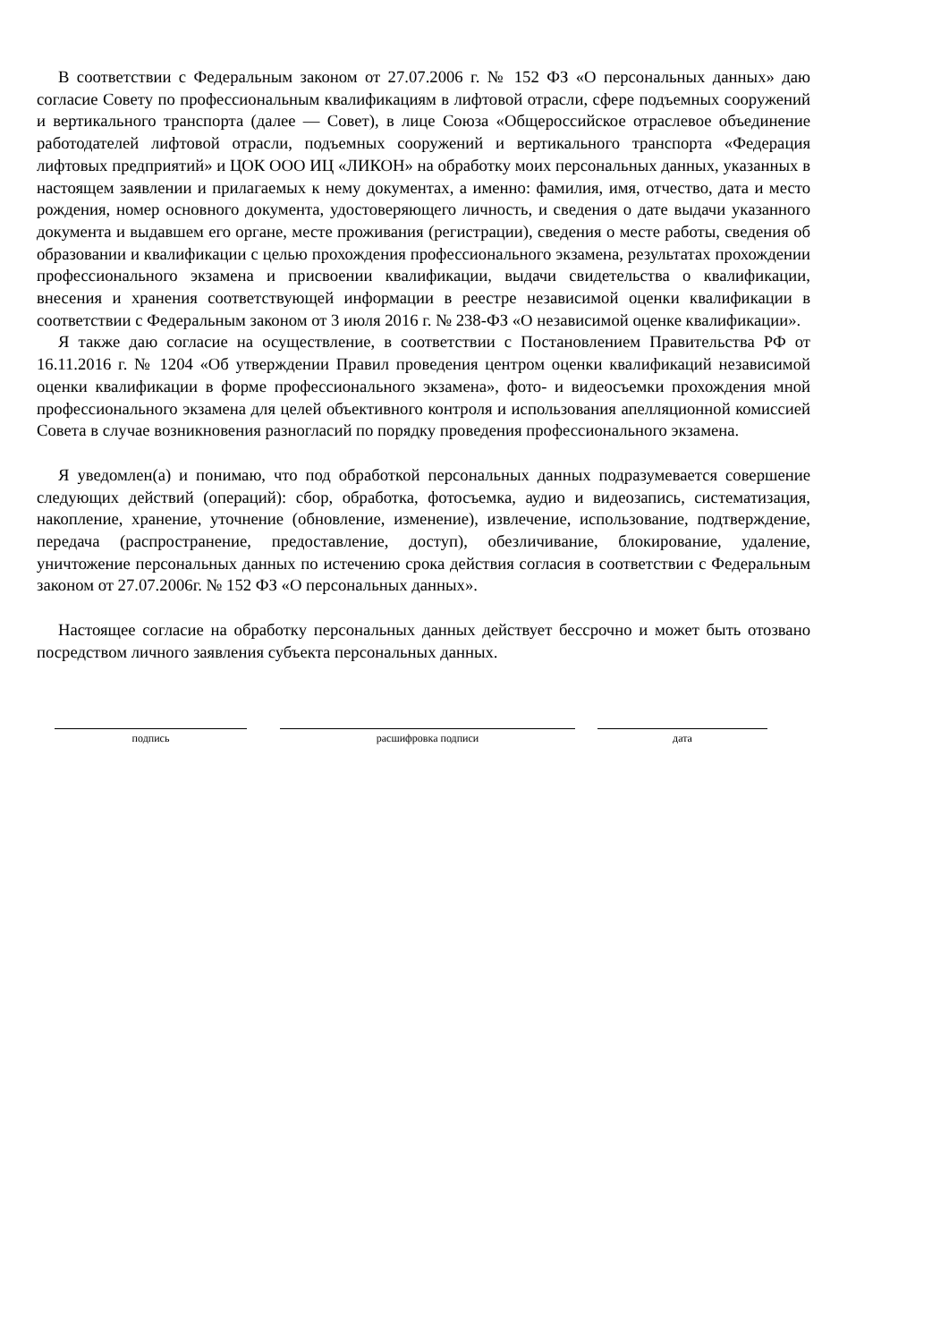В соответствии с Федеральным законом от 27.07.2006 г. № 152 ФЗ «О персональных данных» даю согласие Совету по профессиональным квалификациям в лифтовой отрасли, сфере подъемных сооружений и вертикального транспорта (далее — Совет), в лице Союза «Общероссийское отраслевое объединение работодателей лифтовой отрасли, подъемных сооружений и вертикального транспорта «Федерация лифтовых предприятий» и ЦОК ООО ИЦ «ЛИКОН» на обработку моих персональных данных, указанных в настоящем заявлении и прилагаемых к нему документах, а именно: фамилия, имя, отчество, дата и место рождения, номер основного документа, удостоверяющего личность, и сведения о дате выдачи указанного документа и выдавшем его органе, месте проживания (регистрации), сведения о месте работы, сведения об образовании и квалификации с целью прохождения профессионального экзамена, результатах прохождении профессионального экзамена и присвоении квалификации, выдачи свидетельства о квалификации, внесения и хранения соответствующей информации в реестре независимой оценки квалификации в соответствии с Федеральным законом от 3 июля 2016 г. № 238-ФЗ «О независимой оценке квалификации».
Я также даю согласие на осуществление, в соответствии с Постановлением Правительства РФ от 16.11.2016 г. № 1204 «Об утверждении Правил проведения центром оценки квалификаций независимой оценки квалификации в форме профессионального экзамена», фото- и видеосъемки прохождения мной профессионального экзамена для целей объективного контроля и использования апелляционной комиссией Совета в случае возникновения разногласий по порядку проведения профессионального экзамена.
Я уведомлен(а) и понимаю, что под обработкой персональных данных подразумевается совершение следующих действий (операций): сбор, обработка, фотосъемка, аудио и видеозапись, систематизация, накопление, хранение, уточнение (обновление, изменение), извлечение, использование, подтверждение, передача (распространение, предоставление, доступ), обезличивание, блокирование, удаление, уничтожение персональных данных по истечению срока действия согласия в соответствии с Федеральным законом от 27.07.2006г. № 152 ФЗ «О персональных данных».
Настоящее согласие на обработку персональных данных действует бессрочно и может быть отозвано посредством личного заявления субъекта персональных данных.
подпись расшифровка подписи дата